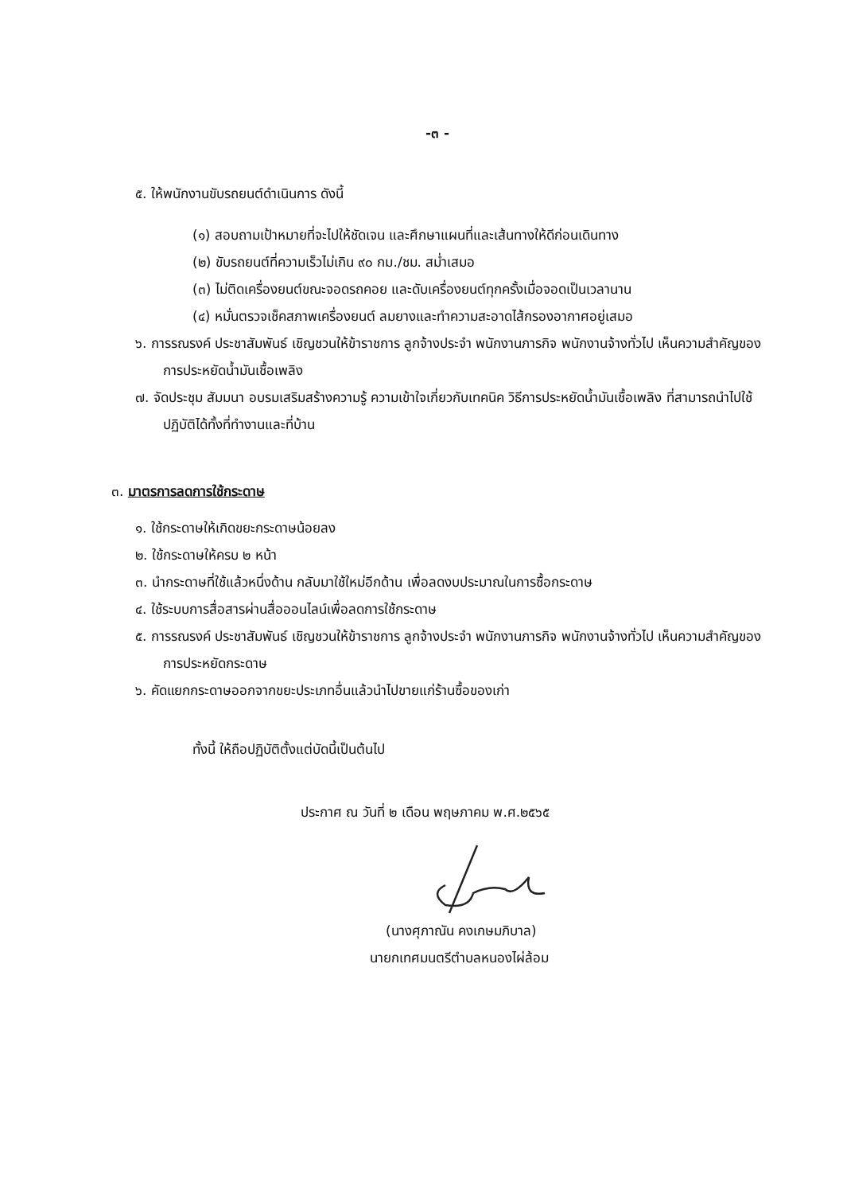-๓ -
๕. ให้พนักงานขับรถยนต์ดำเนินการ ดังนี้
(๑) สอบถามเป้าหมายที่จะไปให้ชัดเจน และศึกษาแผนที่และเส้นทางให้ดีก่อนเดินทาง
(๒) ขับรถยนต์ที่ความเร็วไม่เกิน ๙๐ กม./ชม. สม่ำเสมอ
(๓) ไม่ติดเครื่องยนต์ขณะจอดรถคอย และดับเครื่องยนต์ทุกครั้งเมื่อจอดเป็นเวลานาน
(๔) หมั่นตรวจเช็คสภาพเครื่องยนต์ ลมยางและทำความสะอาดไส้กรองอากาศอยู่เสมอ
๖. การรณรงค์ ประชาสัมพันธ์ เชิญชวนให้ข้าราชการ ลูกจ้างประจำ พนักงานภารกิจ พนักงานจ้างทั่วไป เห็นความสำคัญของการประหยัดน้ำมันเชื้อเพลิง
๗. จัดประชุม สัมมนา อบรมเสริมสร้างความรู้ ความเข้าใจเกี่ยวกับเทคนิค วิธีการประหยัดน้ำมันเชื้อเพลิง ที่สามารถนำไปใช้ปฏิบัติได้ทั้งที่ทำงานและที่บ้าน
๓. มาตรการลดการใช้กระดาษ
๑. ใช้กระดาษให้เกิดขยะกระดาษน้อยลง
๒. ใช้กระดาษให้ครบ ๒ หน้า
๓. นำกระดาษที่ใช้แล้วหนึ่งด้าน กลับมาใช้ใหม่อีกด้าน เพื่อลดงบประมาณในการซื้อกระดาษ
๔. ใช้ระบบการสื่อสารผ่านสื่อออนไลน์เพื่อลดการใช้กระดาษ
๕. การรณรงค์ ประชาสัมพันธ์ เชิญชวนให้ข้าราชการ ลูกจ้างประจำ พนักงานภารกิจ พนักงานจ้างทั่วไป เห็นความสำคัญของการประหยัดกระดาษ
๖. คัดแยกกระดาษออกจากขยะประเภทอื่นแล้วนำไปขายแก่ร้านซื้อของเก่า
ทั้งนี้ ให้ถือปฏิบัติตั้งแต่บัดนี้เป็นต้นไป
ประกาศ ณ วันที่ ๒ เดือน พฤษภาคม พ.ศ.๒๕๖๕
(นางศุภาณัน คงเกษมภิบาล)
นายกเทศมนตรีตำบลหนองไผ่ล้อม